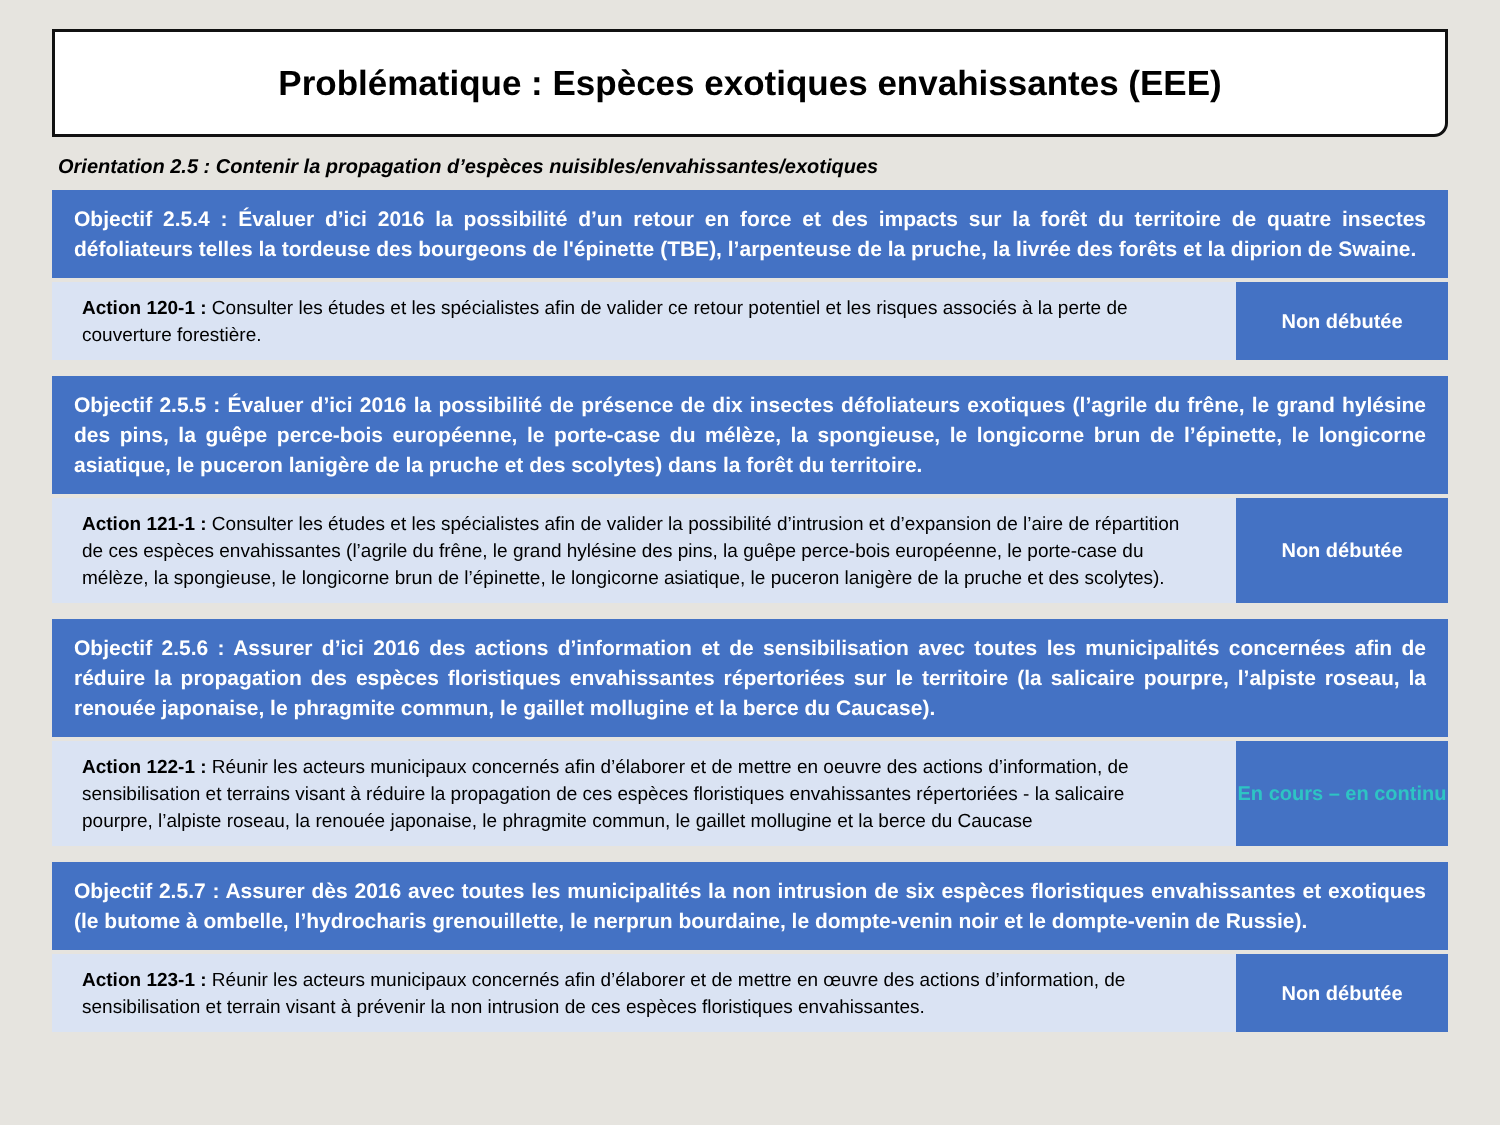Problématique : Espèces exotiques envahissantes (EEE)
Orientation 2.5 : Contenir la propagation d’espèces nuisibles/envahissantes/exotiques
| Objectif 2.5.4 : Évaluer d’ici 2016 la possibilité d’un retour en force et des impacts sur la forêt du territoire de quatre insectes défoliateurs telles la tordeuse des bourgeons de l'épinette (TBE), l’arpenteuse de la pruche, la livrée des forêts et la diprion de Swaine. | |
| Action 120-1 : Consulter les études et les spécialistes afin de valider ce retour potentiel et les risques associés à la perte de couverture forestière. | Non débutée |
| Objectif 2.5.5 : Évaluer d’ici 2016 la possibilité de présence de dix insectes défoliateurs exotiques (l’agrile du frêne, le grand hylésine des pins, la guêpe perce-bois européenne, le porte-case du mélèze, la spongieuse, le longicorne brun de l’épinette, le longicorne asiatique, le puceron lanigère de la pruche et des scolytes) dans la forêt du territoire. | |
| Action 121-1 : Consulter les études et les spécialistes afin de valider la possibilité d’intrusion et d’expansion de l’aire de répartition de ces espèces envahissantes (l’agrile du frêne, le grand hylésine des pins, la guêpe perce-bois européenne, le porte-case du mélèze, la spongieuse, le longicorne brun de l’épinette, le longicorne asiatique, le puceron lanigère de la pruche et des scolytes). | Non débutée |
| Objectif 2.5.6 : Assurer d’ici 2016 des actions d’information et de sensibilisation avec toutes les municipalités concernées afin de réduire la propagation des espèces floristiques envahissantes répertoriées sur le territoire (la salicaire pourpre, l’alpiste roseau, la renouée japonaise, le phragmite commun, le gaillet mollugine et la berce du Caucase). | |
| Action 122-1 : Réunir les acteurs municipaux concernés afin d’élaborer et de mettre en oeuvre des actions d’information, de sensibilisation et terrains visant à réduire la propagation de ces espèces floristiques envahissantes répertoriées - la salicaire pourpre, l’alpiste roseau, la renouée japonaise, le phragmite commun, le gaillet mollugine et la berce du Caucase | En cours – en continu |
| Objectif 2.5.7 : Assurer dès 2016 avec toutes les municipalités la non intrusion de six espèces floristiques envahissantes et exotiques (le butome à ombelle, l’hydrocharis grenouillette, le nerprun bourdaine, le dompte-venin noir et le dompte-venin de Russie). | |
| Action 123-1 : Réunir les acteurs municipaux concernés afin d’élaborer et de mettre en œuvre des actions d’information, de sensibilisation et terrain visant à prévenir la non intrusion de ces espèces floristiques envahissantes. | Non débutée |